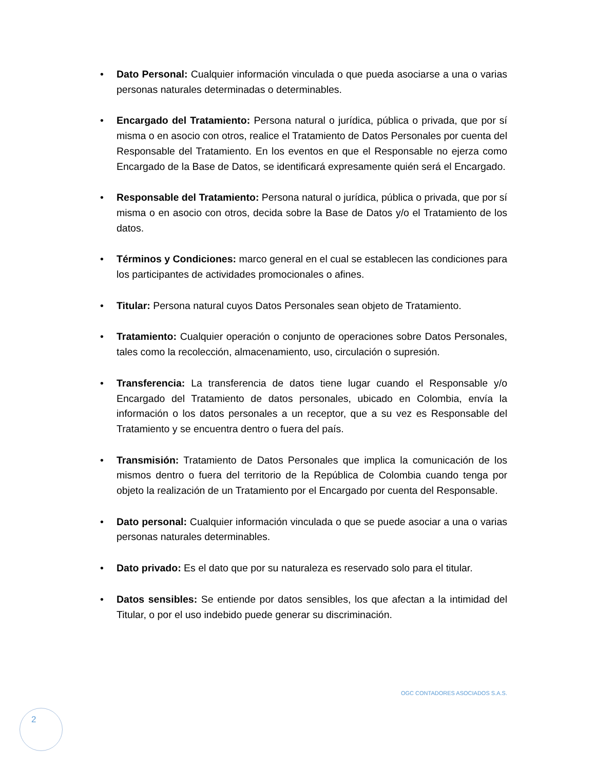• Dato Personal: Cualquier información vinculada o que pueda asociarse a una o varias personas naturales determinadas o determinables.
• Encargado del Tratamiento: Persona natural o jurídica, pública o privada, que por sí misma o en asocio con otros, realice el Tratamiento de Datos Personales por cuenta del Responsable del Tratamiento. En los eventos en que el Responsable no ejerza como Encargado de la Base de Datos, se identificará expresamente quién será el Encargado.
• Responsable del Tratamiento: Persona natural o jurídica, pública o privada, que por sí misma o en asocio con otros, decida sobre la Base de Datos y/o el Tratamiento de los datos.
• Términos y Condiciones: marco general en el cual se establecen las condiciones para los participantes de actividades promocionales o afines.
• Titular: Persona natural cuyos Datos Personales sean objeto de Tratamiento.
• Tratamiento: Cualquier operación o conjunto de operaciones sobre Datos Personales, tales como la recolección, almacenamiento, uso, circulación o supresión.
• Transferencia: La transferencia de datos tiene lugar cuando el Responsable y/o Encargado del Tratamiento de datos personales, ubicado en Colombia, envía la información o los datos personales a un receptor, que a su vez es Responsable del Tratamiento y se encuentra dentro o fuera del país.
• Transmisión: Tratamiento de Datos Personales que implica la comunicación de los mismos dentro o fuera del territorio de la República de Colombia cuando tenga por objeto la realización de un Tratamiento por el Encargado por cuenta del Responsable.
• Dato personal: Cualquier información vinculada o que se puede asociar a una o varias personas naturales determinables.
• Dato privado: Es el dato que por su naturaleza es reservado solo para el titular.
• Datos sensibles: Se entiende por datos sensibles, los que afectan a la intimidad del Titular, o por el uso indebido puede generar su discriminación.
OGC CONTADORES ASOCIADOS S.A.S.
2